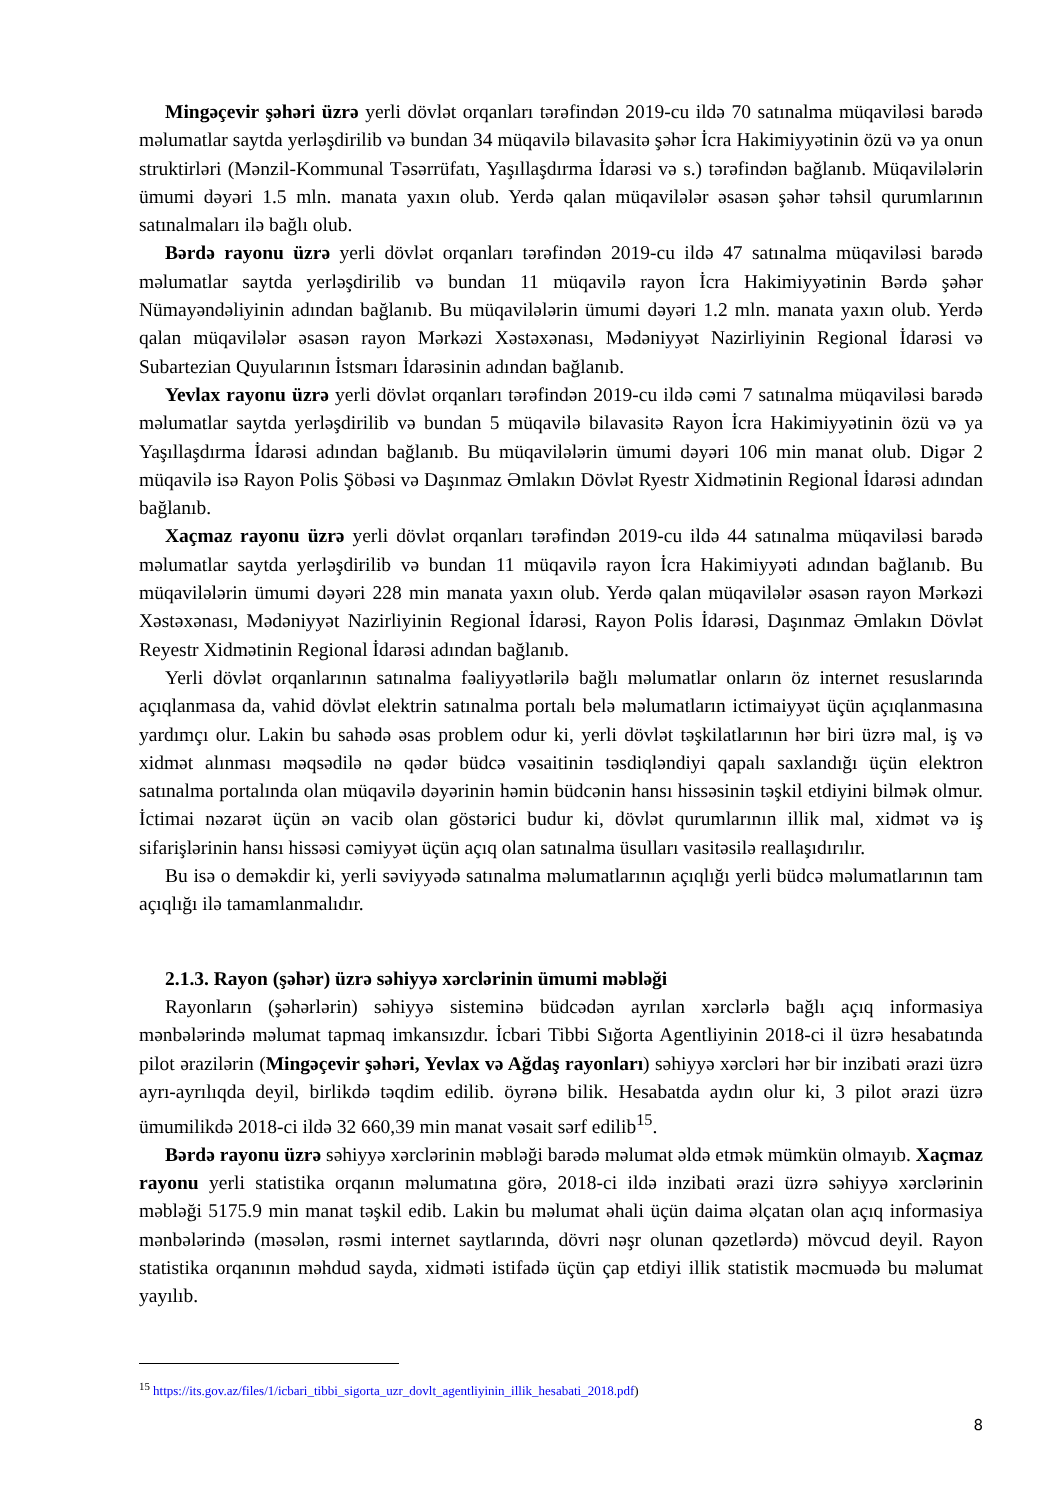Mingəçevir şəhəri üzrə yerli dövlət orqanları tərəfindən 2019-cu ildə 70 satınalma müqaviləsi barədə məlumatlar saytda yerləşdirilib və bundan 34 müqavilə bilavasitə şəhər İcra Hakimiyyətinin özü və ya onun struktirləri (Mənzil-Kommunal Təsərrüfatı, Yaşıllaşdırma İdarəsi və s.) tərəfindən bağlanıb. Müqavilələrin ümumi dəyəri 1.5 mln. manata yaxın olub. Yerdə qalan müqavilələr əsasən şəhər təhsil qurumlarının satınalmaları ilə bağlı olub.
Bərdə rayonu üzrə yerli dövlət orqanları tərəfindən 2019-cu ildə 47 satınalma müqaviləsi barədə məlumatlar saytda yerləşdirilib və bundan 11 müqavilə rayon İcra Hakimiyyətinin Bərdə şəhər Nümayəndəliyinin adından bağlanıb. Bu müqavilələrin ümumi dəyəri 1.2 mln. manata yaxın olub. Yerdə qalan müqavilələr əsasən rayon Mərkəzi Xəstəxənası, Mədəniyyət Nazirliyinin Regional İdarəsi və Subartezian Quyularının İstsmarı İdarəsinin adından bağlanıb.
Yevlax rayonu üzrə yerli dövlət orqanları tərəfindən 2019-cu ildə cəmi 7 satınalma müqaviləsi barədə məlumatlar saytda yerləşdirilib və bundan 5 müqavilə bilavasitə Rayon İcra Hakimiyyətinin özü və ya Yaşıllaşdırma İdarəsi adından bağlanıb. Bu müqavilələrin ümumi dəyəri 106 min manat olub. Digər 2 müqavilə isə Rayon Polis Şöbəsi və Daşınmaz Əmlakın Dövlət Ryestr Xidmətinin Regional İdarəsi adından bağlanıb.
Xaçmaz rayonu üzrə yerli dövlət orqanları tərəfindən 2019-cu ildə 44 satınalma müqaviləsi barədə məlumatlar saytda yerləşdirilib və bundan 11 müqavilə rayon İcra Hakimiyyəti adından bağlanıb. Bu müqavilələrin ümumi dəyəri 228 min manata yaxın olub. Yerdə qalan müqavilələr əsasən rayon Mərkəzi Xəstəxənası, Mədəniyyət Nazirliyinin Regional İdarəsi, Rayon Polis İdarəsi, Daşınmaz Əmlakın Dövlət Reyestr Xidmətinin Regional İdarəsi adından bağlanıb.
Yerli dövlət orqanlarının satınalma fəaliyyətlərilə bağlı məlumatlar onların öz internet resuslarında açıqlanmasa da, vahid dövlət elektrin satınalma portalı belə məlumatların ictimaiyyət üçün açıqlanmasına yardımçı olur. Lakin bu sahədə əsas problem odur ki, yerli dövlət təşkilatlarının hər biri üzrə mal, iş və xidmət alınması məqsədilə nə qədər büdcə vəsaitinin təsdiqləndiyi qapalı saxlandığı üçün elektron satınalma portalında olan müqavilə dəyərinin həmin büdcənin hansı hissəsinin təşkil etdiyini bilmək olmur. İctimai nəzarət üçün ən vacib olan göstərici budur ki, dövlət qurumlarının illik mal, xidmət və iş sifarişlərinin hansı hissəsi cəmiyyət üçün açıq olan satınalma üsulları vasitəsilə reallaşıdırılır.
Bu isə o deməkdir ki, yerli səviyyədə satınalma məlumatlarının açıqlığı yerli büdcə məlumatlarının tam açıqlığı ilə tamamlanmalıdır.
2.1.3. Rayon (şəhər) üzrə səhiyyə xərclərinin ümumi məbləği
Rayonların (şəhərlərin) səhiyyə sisteminə büdcədən ayrılan xərclərlə bağlı açıq informasiya mənbələrində məlumat tapmaq imkansızdır. İcbari Tibbi Sığorta Agentliyinin 2018-ci il üzrə hesabatında pilot ərazilərin (Mingəçevir şəhəri, Yevlax və Ağdaş rayonları) səhiyyə xərcləri hər bir inzibati ərazi üzrə ayrı-ayrılıqda deyil, birlikdə təqdim edilib. öyrənə bilik. Hesabatda aydın olur ki, 3 pilot ərazi üzrə ümumilikdə 2018-ci ildə 32 660,39 min manat vəsait sərf edilib<sup>15</sup>.
Bərdə rayonu üzrə səhiyyə xərclərinin məbləği barədə məlumat əldə etmək mümkün olmayıb. Xaçmaz rayonu yerli statistika orqanın məlumatına görə, 2018-ci ildə inzibati ərazi üzrə səhiyyə xərclərinin məbləği 5175.9 min manat təşkil edib. Lakin bu məlumat əhali üçün daima əlçatan olan açıq informasiya mənbələrində (məsələn, rəsmi internet saytlarında, dövri nəşr olunan qəzetlərdə) mövcud deyil. Rayon statistika orqanının məhdud sayda, xidməti istifadə üçün çap etdiyi illik statistik məcmuədə bu məlumat yayılıb.
<sup>15</sup> https://its.gov.az/files/1/icbari_tibbi_sigorta_uzr_dovlt_agentliyinin_illik_hesabati_2018.pdf)
8